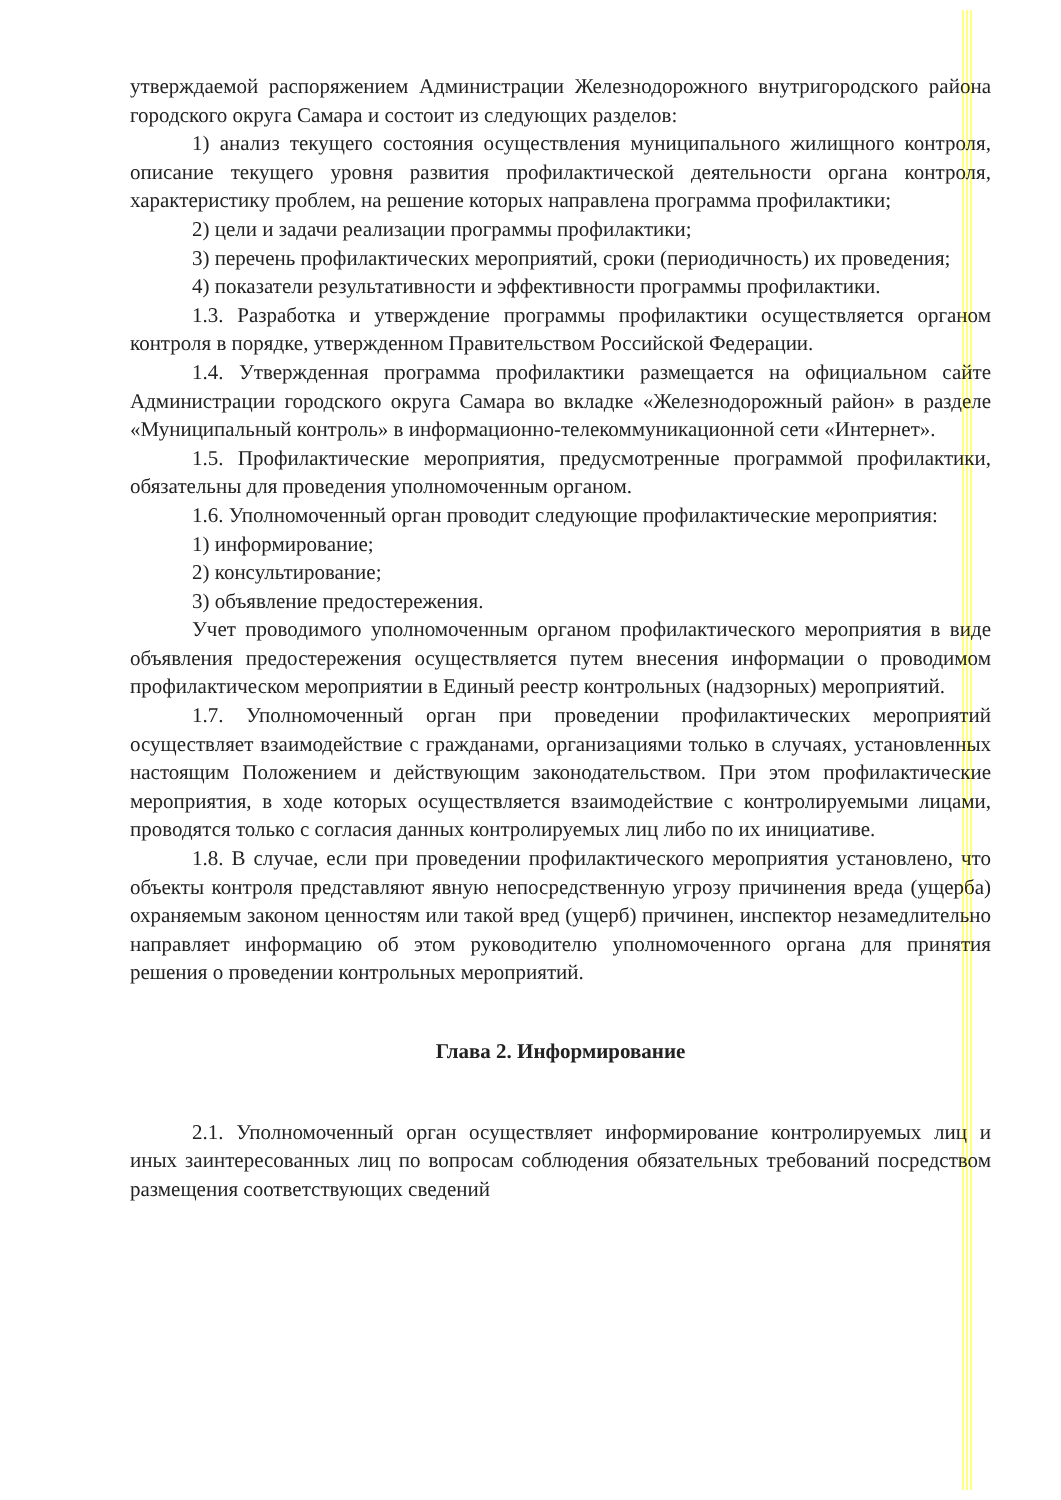утверждаемой распоряжением Администрации Железнодорожного внутригородского района городского округа Самара и состоит из следующих разделов:
1) анализ текущего состояния осуществления муниципального жилищного контроля, описание текущего уровня развития профилактической деятельности органа контроля, характеристику проблем, на решение которых направлена программа профилактики;
2) цели и задачи реализации программы профилактики;
3) перечень профилактических мероприятий, сроки (периодичность) их проведения;
4) показатели результативности и эффективности программы профилактики.
1.3. Разработка и утверждение программы профилактики осуществляется органом контроля в порядке, утвержденном Правительством Российской Федерации.
1.4. Утвержденная программа профилактики размещается на официальном сайте Администрации городского округа Самара во вкладке «Железнодорожный район» в разделе «Муниципальный контроль» в информационно-телекоммуникационной сети «Интернет».
1.5. Профилактические мероприятия, предусмотренные программой профилактики, обязательны для проведения уполномоченным органом.
1.6. Уполномоченный орган проводит следующие профилактические мероприятия:
1) информирование;
2) консультирование;
3) объявление предостережения.
Учет проводимого уполномоченным органом профилактического мероприятия в виде объявления предостережения осуществляется путем внесения информации о проводимом профилактическом мероприятии в Единый реестр контрольных (надзорных) мероприятий.
1.7. Уполномоченный орган при проведении профилактических мероприятий осуществляет взаимодействие с гражданами, организациями только в случаях, установленных настоящим Положением и действующим законодательством. При этом профилактические мероприятия, в ходе которых осуществляется взаимодействие с контролируемыми лицами, проводятся только с согласия данных контролируемых лиц либо по их инициативе.
1.8. В случае, если при проведении профилактического мероприятия установлено, что объекты контроля представляют явную непосредственную угрозу причинения вреда (ущерба) охраняемым законом ценностям или такой вред (ущерб) причинен, инспектор незамедлительно направляет информацию об этом руководителю уполномоченного органа для принятия решения о проведении контрольных мероприятий.
Глава 2. Информирование
2.1. Уполномоченный орган осуществляет информирование контролируемых лиц и иных заинтересованных лиц по вопросам соблюдения обязательных требований посредством размещения соответствующих сведений